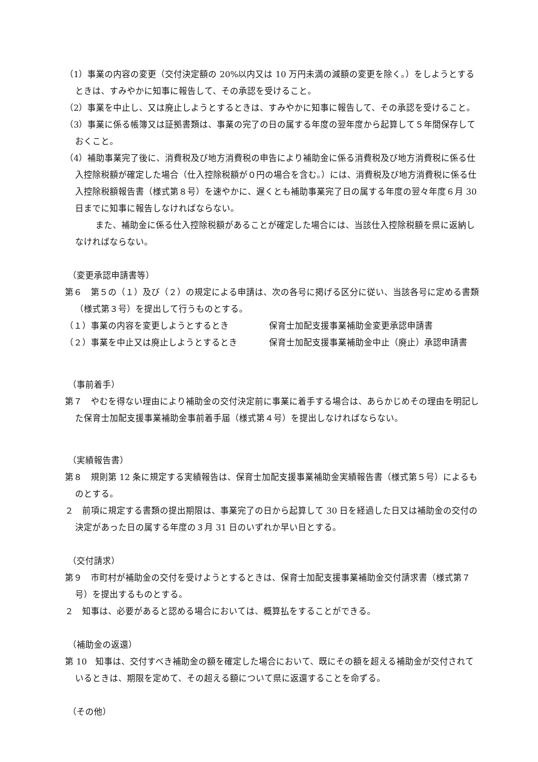（1）事業の内容の変更（交付決定額の 20%以内又は 10 万円未満の減額の変更を除く。）をしようとするときは、すみやかに知事に報告して、その承認を受けること。
（2）事業を中止し、又は廃止しようとするときは、すみやかに知事に報告して、その承認を受けること。
（3）事業に係る帳簿又は証拠書類は、事業の完了の日の属する年度の翌年度から起算して５年間保存しておくこと。
（4）補助事業完了後に、消費税及び地方消費税の申告により補助金に係る消費税及び地方消費税に係る仕入控除税額が確定した場合（仕入控除税額が０円の場合を含む。）には、消費税及び地方消費税に係る仕入控除税額報告書（様式第８号）を速やかに、遅くとも補助事業完了日の属する年度の翌々年度６月 30 日までに知事に報告しなければならない。
また、補助金に係る仕入控除税額があることが確定した場合には、当該仕入控除税額を県に返納しなければならない。
（変更承認申請書等）
第６　第５の（１）及び（２）の規定による申請は、次の各号に掲げる区分に従い、当該各号に定める書類（様式第３号）を提出して行うものとする。
（１）事業の内容を変更しようとするとき 保育士加配支援事業補助金変更承認申請書
（２）事業を中止又は廃止しようとするとき 保育士加配支援事業補助金中止（廃止）承認申請書
（事前着手）
第７　やむを得ない理由により補助金の交付決定前に事業に着手する場合は、あらかじめその理由を明記した保育士加配支援事業補助金事前着手届（様式第４号）を提出しなければならない。
（実績報告書）
第８　規則第 12 条に規定する実績報告は、保育士加配支援事業補助金実績報告書（様式第５号）によるものとする。
２　前項に規定する書類の提出期限は、事業完了の日から起算して 30 日を経過した日又は補助金の交付の決定があった日の属する年度の３月 31 日のいずれか早い日とする。
（交付請求）
第９　市町村が補助金の交付を受けようとするときは、保育士加配支援事業補助金交付請求書（様式第７号）を提出するものとする。
２　知事は、必要があると認める場合においては、概算払をすることができる。
（補助金の返還）
第 10　知事は、交付すべき補助金の額を確定した場合において、既にその額を超える補助金が交付されているときは、期限を定めて、その超える額について県に返還することを命ずる。
（その他）